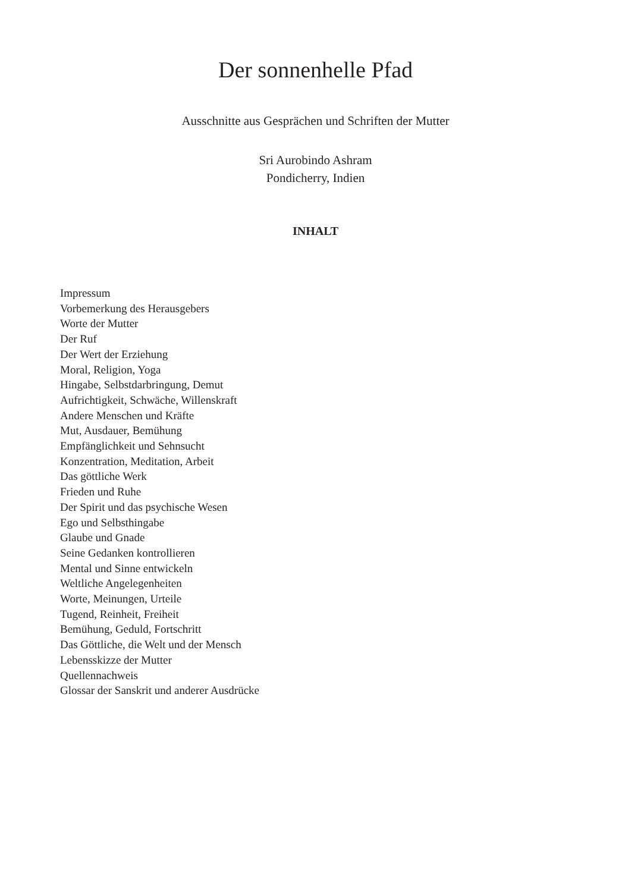Der sonnenhelle Pfad
Ausschnitte aus Gesprächen und Schriften der Mutter
Sri Aurobindo Ashram
Pondicherry, Indien
INHALT
Impressum
Vorbemerkung des Herausgebers
Worte der Mutter
Der Ruf
Der Wert der Erziehung
Moral, Religion, Yoga
Hingabe, Selbstdarbringung, Demut
Aufrichtigkeit, Schwäche, Willenskraft
Andere Menschen und Kräfte
Mut, Ausdauer, Bemühung
Empfänglichkeit und Sehnsucht
Konzentration, Meditation, Arbeit
Das göttliche Werk
Frieden und Ruhe
Der Spirit und das psychische Wesen
Ego und Selbsthingabe
Glaube und Gnade
Seine Gedanken kontrollieren
Mental und Sinne entwickeln
Weltliche Angelegenheiten
Worte, Meinungen, Urteile
Tugend, Reinheit, Freiheit
Bemühung, Geduld, Fortschritt
Das Göttliche, die Welt und der Mensch
Lebensskizze der Mutter
Quellennachweis
Glossar der Sanskrit und anderer Ausdrücke